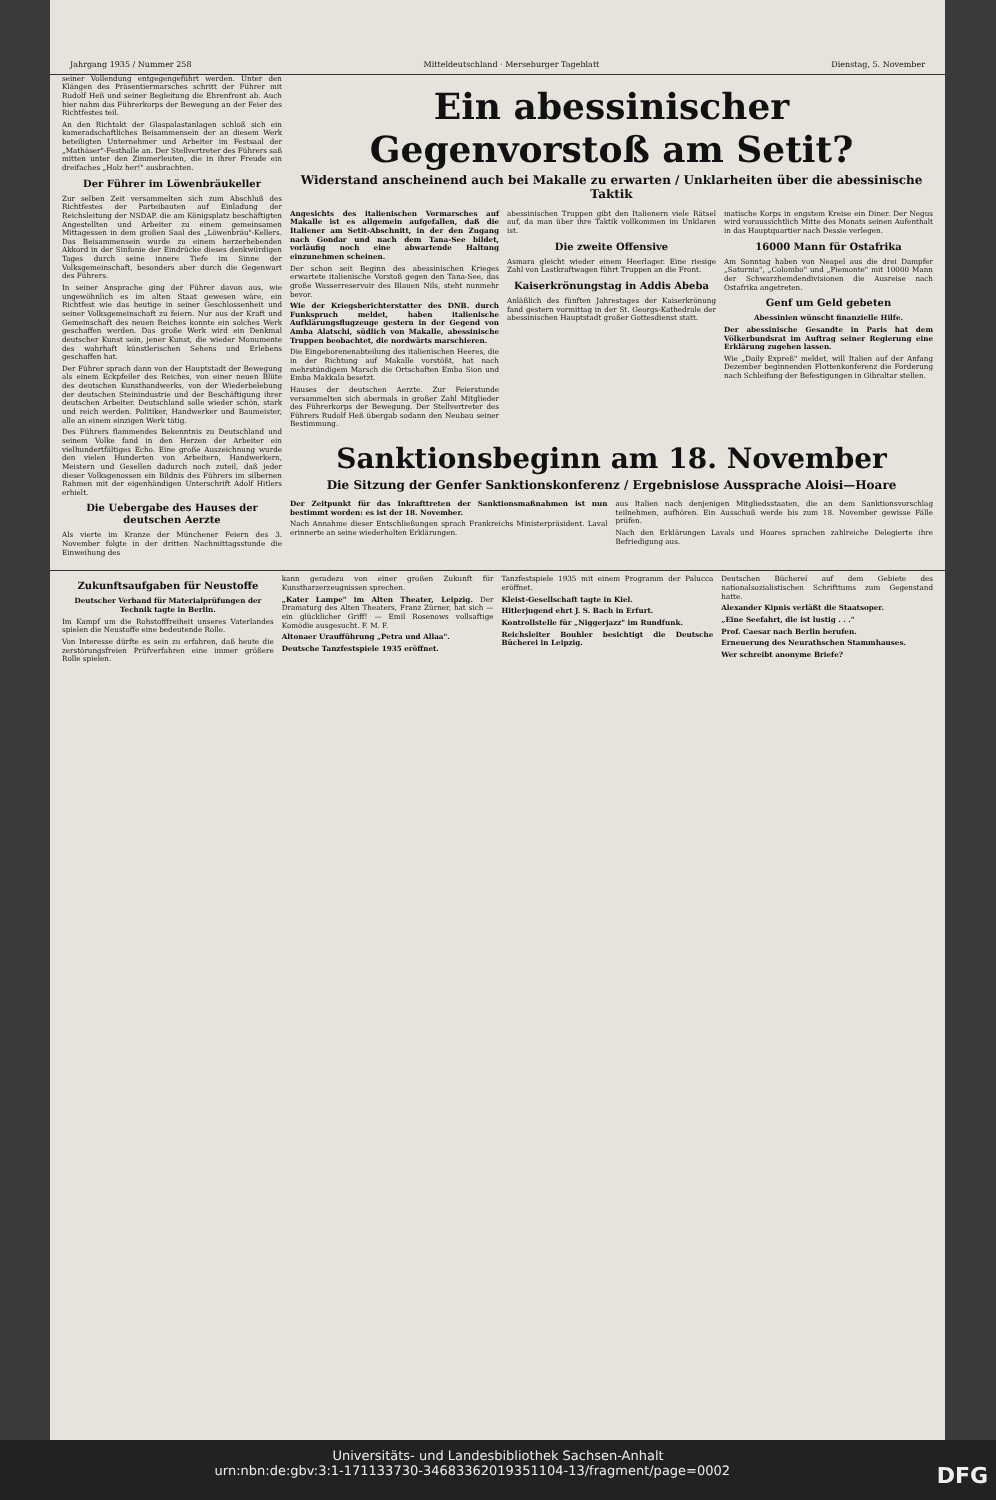Jahrgang 1935 / Nummer 258 Mitteldeutschland · Merseburger Tageblatt Dienstag, 5. November
seiner Vollendung entgegengeführt werden. Unter den Klängen des Präsentiermarsches schritt der Führer mit Rudolf Heß und seiner Begleitung die Ehrenfront ab. Auch hier nahm das Führerkorps der Bewegung an der Feier des Richtfestes teil.
An den Richtakt der Glaspalastanlagen schloß sich ein kameradschaftliches Beisammensein der an diesem Werk beteiligten Unternehmer und Arbeiter im Festsaal der „Mathäser"-Festhalle an. Der Stellvertreter des Führers saß mitten unter den Zimmerleuten, die in ihrer Freude ein dreifaches „Holz her!" ausbrachten.
Der Führer im Löwenbräukeller
Zur selben Zeit versammelten sich zum Abschluß des Richtfestes der Parteibauten auf Einladung der Reichsleitung der NSDAP. die am Königsplatz beschäftigten Angestellten und Arbeiter zu einem gemeinsamen Mittagessen in dem großen Saal des „Löwenbräu"-Kellers. Das Beisammensein wurde zu einem herzerhebenden Akkord in der Sinfonie der Eindrücke dieses denkwürdigen Tages durch seine innere Tiefe im Sinne der Volksgemeinschaft, besonders aber durch die Gegenwart des Führers.
In seiner Ansprache ging der Führer davon aus, wie ungewöhnlich es im alten Staat gewesen wäre, ein Richtfest wie das heutige in seiner Geschlossenheit und seiner Volksgemeinschaft zu feiern. Nur aus der Kraft und Gemeinschaft des neuen Reiches konnte ein solches Werk geschaffen werden. Das große Werk wird ein Denkmal deutscher Kunst sein, jener Kunst, die wieder Monumente des wahrhaft künstlerischen Sehens und Erlebens geschaffen hat.
Der Führer sprach dann von der Hauptstadt der Bewegung als einem Eckpfeiler des Reiches, von einer neuen Blüte des deutschen Kunsthandwerks, von der Wiederbelebung der deutschen Steinindustrie und der Beschäftigung ihrer deutschen Arbeiter. Deutschland solle wieder schön, stark und reich werden. Politiker, Handwerker und Baumeister, alle an einem einzigen Werk tätig.
Des Führers flammendes Bekenntnis zu Deutschland und seinem Volke fand in den Herzen der Arbeiter ein vielhundertfältiges Echo. Eine große Auszeichnung wurde den vielen Hunderten von Arbeitern, Handwerkern, Meistern und Gesellen dadurch noch zuteil, daß jeder dieser Volksgenossen ein Bildnis des Führers im silbernen Rahmen mit der eigenhändigen Unterschrift Adolf Hitlers erhielt.
Die Uebergabe des Hauses der deutschen Aerzte
Als vierte im Kranze der Münchener Feiern des 3. November folgte in der dritten Nachmittagsstunde die Einweihung des
Ein abessinischer Gegenvorstoß am Setit?
Widerstand anscheinend auch bei Makalle zu erwarten / Unklarheiten über die abessinische Taktik
Angesichts des italienischen Vormarsches auf Makalle ist es allgemein aufgefallen, daß die Italiener am Setit-Abschnitt, in der den Zugang nach Gondar und nach dem Tana-See bildet, vorläufig noch eine abwartende Haltung einzunehmen scheinen.
Der schon seit Beginn des abessinischen Krieges erwartete italienische Vorstoß gegen den Tana-See, das große Wasserreservoir des Blauen Nils, steht nunmehr bevor.
Wie der Kriegsberichterstatter des DNB. durch Funkspruch meldet, haben italienische Aufklärungsflugzeuge gestern in der Gegend von Amba Alatschi, südlich von Makalle, abessinische Truppen beobachtet, die nordwärts marschieren.
Die Eingeborenenabteilung des italienischen Heeres, die in der Richtung auf Makalle vorstößt, hat nach mehrstündigem Marsch die Ortschaften Emba Sion und Emba Makkala besetzt.
Hauses der deutschen Aerzte. Zur Feierstunde versammelten sich abermals in großer Zahl Mitglieder des Führerkorps der Bewegung. Der Stellvertreter des Führers Rudolf Heß übergab sodann den Neubau seiner Bestimmung.
abessinischen Truppen gibt den Italienern viele Rätsel auf, da man über ihre Taktik vollkommen im Unklaren ist.
Die zweite Offensive
Asmara gleicht wieder einem Heerlager. Eine riesige Zahl von Lastkraftwagen führt Truppen an die Front.
Kaiserkrönungstag in Addis Abeba
Anläßlich des fünften Jahrestages der Kaiserkrönung fand gestern vormittag in der St. Georgs-Kathedrale der abessinischen Hauptstadt großer Gottesdienst statt.
matische Korps in engstem Kreise ein Diner. Der Negus wird voraussichtlich Mitte des Monats seinen Aufenthalt in das Hauptquartier nach Dessie verlegen.
16000 Mann für Ostafrika
Am Sonntag haben von Neapel aus die drei Dampfer „Saturnia", „Colombo" und „Piemonte" mit 10000 Mann der Schwarzhemdendivisionen die Ausreise nach Ostafrika angetreten.
Genf um Geld gebeten
Abessinien wünscht finanzielle Hilfe.
Der abessinische Gesandte in Paris hat dem Völkerbundsrat im Auftrag seiner Regierung eine Erklärung zugehen lassen.
Wie „Daily Expreß" meldet, will Italien auf der Anfang Dezember beginnenden Flottenkonferenz die Forderung nach Schleifung der Befestigungen in Gibraltar stellen.
Sanktionsbeginn am 18. November
Die Sitzung der Genfer Sanktionskonferenz / Ergebnislose Aussprache Aloisi—Hoare
Der Zeitpunkt für das Inkrafttreten der Sanktionsmaßnahmen ist nun bestimmt worden: es ist der 18. November.
Nach Annahme dieser Entschließungen sprach Frankreichs Ministerpräsident. Laval erinnerte an seine wiederholten Erklärungen.
aus Italien nach denjenigen Mitgliedsstaaten, die an dem Sanktionsvorschlag teilnehmen, aufhören. Ein Ausschuß werde bis zum 18. November gewisse Fälle prüfen.
Nach den Erklärungen Lavals und Hoares sprachen zahlreiche Delegierte ihre Befriedigung aus.
Zukunftsaufgaben für Neustoffe
Deutscher Verband für Materialprüfungen der Technik tagte in Berlin.
Im Kampf um die Rohstofffreiheit unseres Vaterlandes spielen die Neustoffe eine bedeutende Rolle.
Von Interesse dürfte es sein zu erfahren, daß heute die zerstörungsfreien Prüfverfahren eine immer größere Rolle spielen.
kann geradezu von einer großen Zukunft für Kunstharzerzeugnissen sprechen.
„Kater Lampe" im Alten Theater, Leipzig. Der Dramaturg des Alten Theaters, Franz Zürner, hat sich — ein glücklicher Griff! — Emil Rosenows vollsaftige Komödie ausgesucht. F. M. F.
Altonaer Uraufführung „Petra und Allaa".
Deutsche Tanzfestspiele 1935 eröffnet.
Tanzfestspiele 1935 mit einem Programm der Palucca eröffnet.
Kleist-Gesellschaft tagte in Kiel.
Hitlerjugend ehrt J. S. Bach in Erfurt.
Kontrollstelle für „Niggerjazz" im Rundfunk.
Reichsleiter Bouhler besichtigt die Deutsche Bücherei in Leipzig.
Deutschen Büchereí auf dem Gebiete des nationalsozialistischen Schrifttums zum Gegenstand hatte.
Alexander Kipnis verläßt die Staatsoper.
„Eine Seefahrt, die ist lustig . . ."
Prof. Caesar nach Berlin berufen.
Erneuerung des Neurathschen Stammhauses.
Wer schreibt anonyme Briefe?
Universitäts- und Landesbibliothek Sachsen-Anhalt
urn:nbn:de:gbv:3:1-171133730-34683362019351104-13/fragment/page=0002 DFG